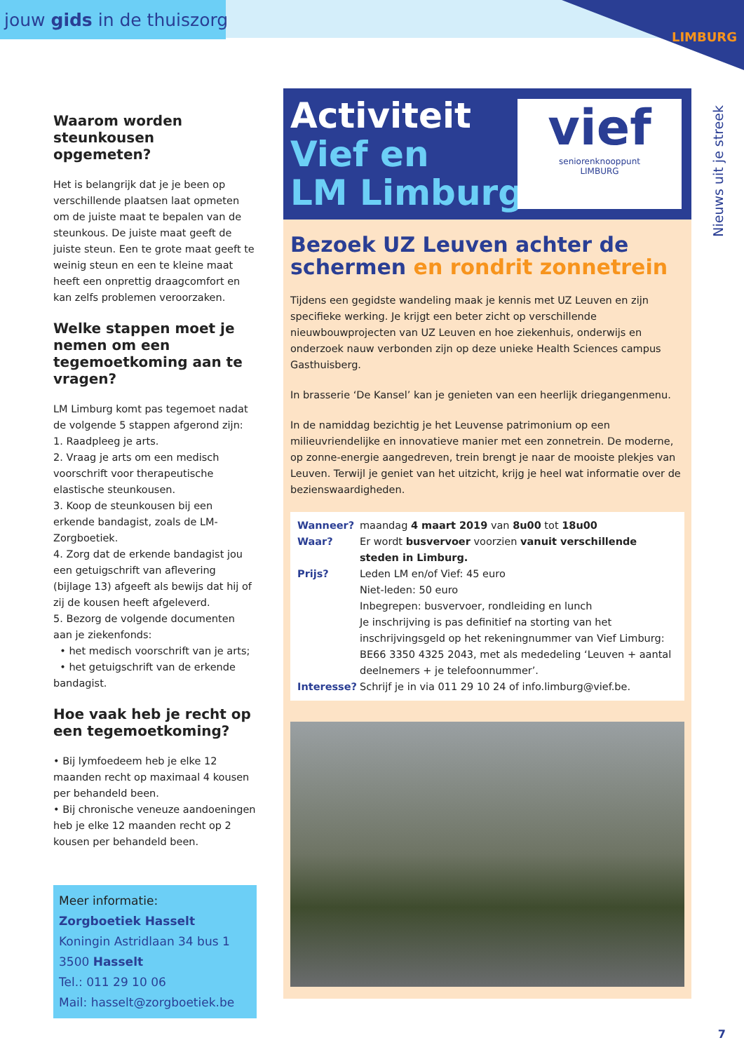jouw gids in de thuiszorg
LIMBURG
Nieuws uit je streek
Waarom worden steunkousen opgemeten?
Het is belangrijk dat je je been op verschillende plaatsen laat opmeten om de juiste maat te bepalen van de steunkous. De juiste maat geeft de juiste steun. Een te grote maat geeft te weinig steun en een te kleine maat heeft een onprettig draagcomfort en kan zelfs problemen veroorzaken.
Welke stappen moet je nemen om een tegemoetkoming aan te vragen?
LM Limburg komt pas tegemoet nadat de volgende 5 stappen afgerond zijn:
1. Raadpleeg je arts.
2. Vraag je arts om een medisch voorschrift voor therapeutische elastische steunkousen.
3. Koop de steunkousen bij een erkende bandagist, zoals de LM-Zorgboetiek.
4. Zorg dat de erkende bandagist jou een getuigschrift van aflevering (bijlage 13) afgeeft als bewijs dat hij of zij de kousen heeft afgeleverd.
5. Bezorg de volgende documenten aan je ziekenfonds:
• het medisch voorschrift van je arts;
• het getuigschrift van de erkende bandagist.
Hoe vaak heb je recht op een tegemoetkoming?
• Bij lymfoedeem heb je elke 12 maanden recht op maximaal 4 kousen per behandeld been.
• Bij chronische veneuze aandoeningen heb je elke 12 maanden recht op 2 kousen per behandeld been.
Meer informatie:
Zorgboetiek Hasselt
Koningin Astridlaan 34 bus 1
3500 Hasselt
Tel.: 011 29 10 06
Mail: hasselt@zorgboetiek.be
Activiteit
Vief en
LM Limburg
vief
seniorenknooppunt
LIMBURG
Bezoek UZ Leuven achter de schermen en rondrit zonnetrein
Tijdens een gegidste wandeling maak je kennis met UZ Leuven en zijn specifieke werking. Je krijgt een beter zicht op verschillende nieuwbouwprojecten van UZ Leuven en hoe ziekenhuis, onderwijs en onderzoek nauw verbonden zijn op deze unieke Health Sciences campus Gasthuisberg.
In brasserie ‘De Kansel’ kan je genieten van een heerlijk driegangenmenu.
In de namiddag bezichtig je het Leuvense patrimonium op een milieuvriendelijke en innovatieve manier met een zonnetrein. De moderne, op zonne-energie aangedreven, trein brengt je naar de mooiste plekjes van Leuven. Terwijl je geniet van het uitzicht, krijg je heel wat informatie over de bezienswaardigheden.
| Wanneer? | maandag 4 maart 2019 van 8u00 tot 18u00 |
| Waar? | Er wordt busvervoer voorzien vanuit verschillende steden in Limburg. |
| Prijs? | Leden LM en/of Vief: 45 euro Niet-leden: 50 euro Inbegrepen: busvervoer, rondleiding en lunch Je inschrijving is pas definitief na storting van het inschrijvingsgeld op het rekeningnummer van Vief Limburg: BE66 3350 4325 2043, met als mededeling ‘Leuven + aantal deelnemers + je telefoonnummer’. |
| Interesse? | Schrijf je in via 011 29 10 24 of info.limburg@vief.be. |
7